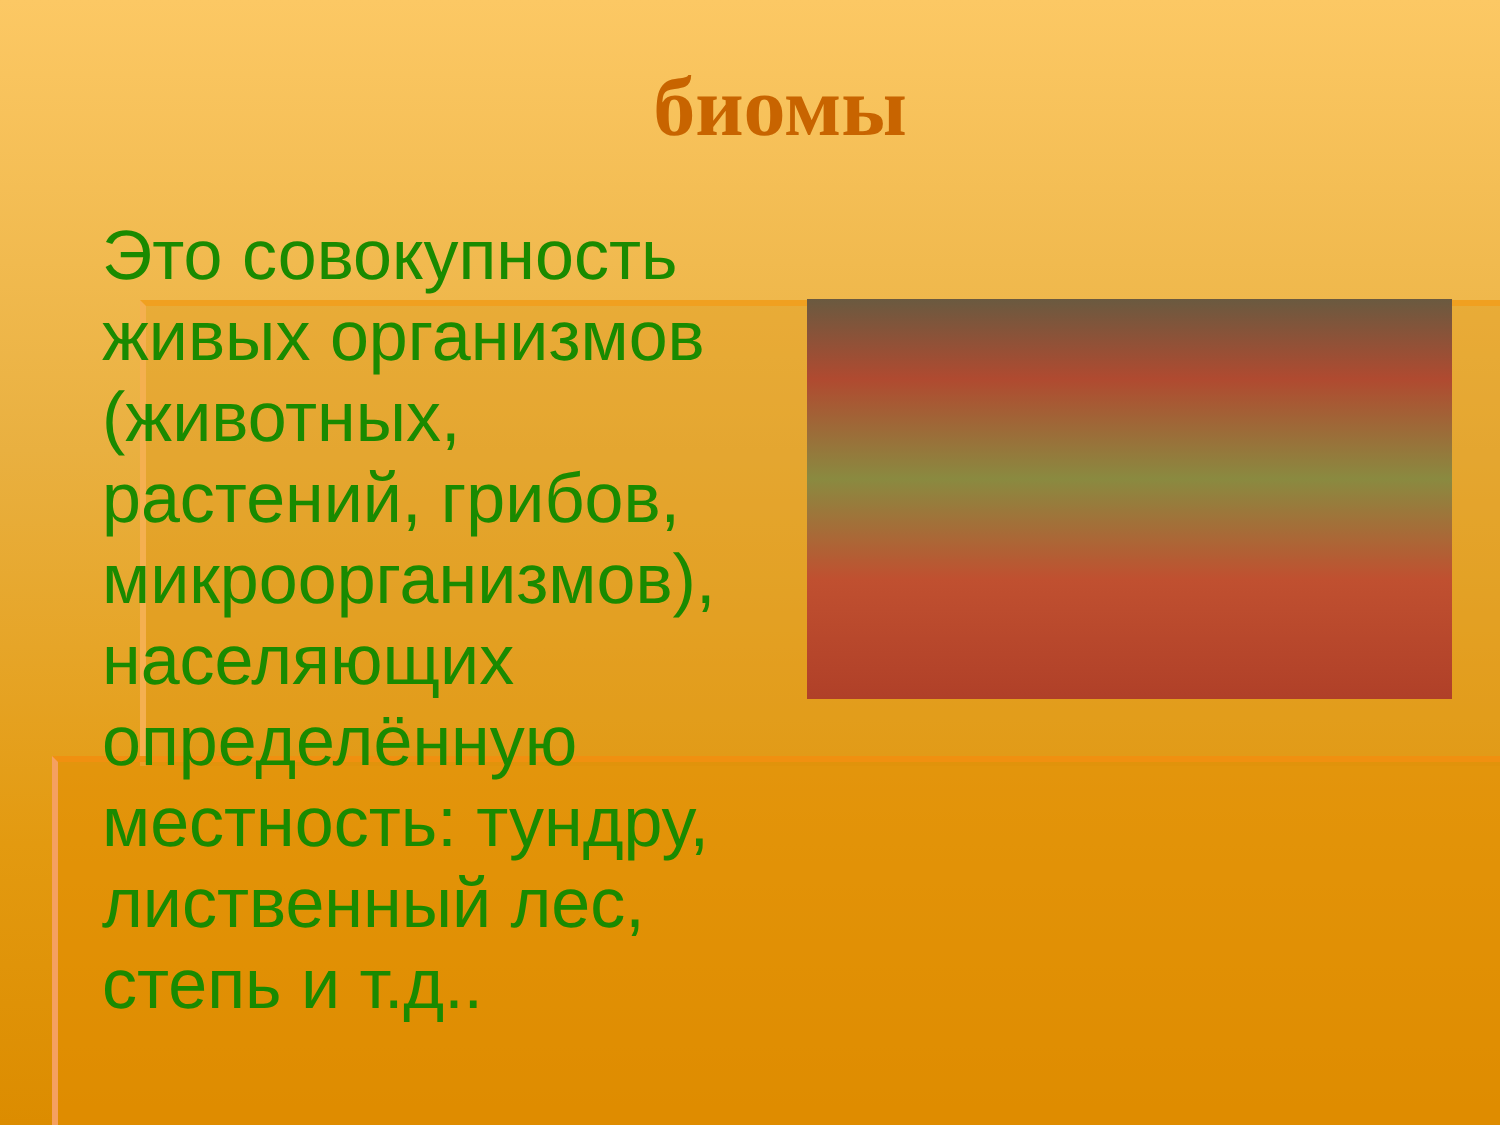биомы
Это совокупность живых организмов (животных, растений, грибов, микроорганизмов), населяющих определённую местность: тундру, лиственный лес, степь и т.д..